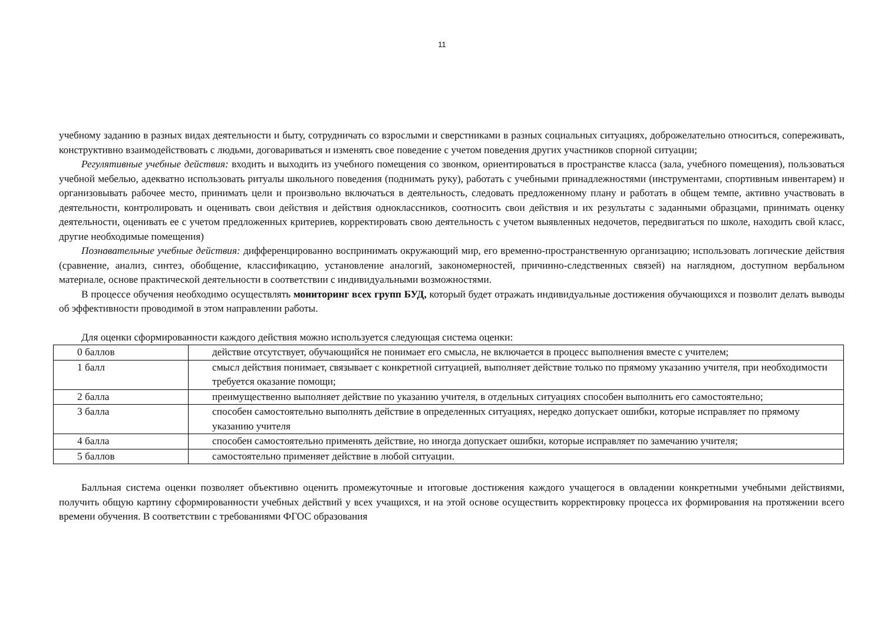11
учебному заданию в разных видах деятельности и быту, сотрудничать со взрослыми и сверстниками в разных социальных ситуациях, доброжелательно относиться, сопереживать, конструктивно взаимодействовать с людьми, договариваться и изменять свое поведение с учетом поведения других участников спорной ситуации;
Регулятивные учебные действия: входить и выходить из учебного помещения со звонком, ориентироваться в пространстве класса (зала, учебного помещения), пользоваться учебной мебелью, адекватно использовать ритуалы школьного поведения (поднимать руку), работать с учебными принадлежностями (инструментами, спортивным инвентарем) и организовывать рабочее место, принимать цели и произвольно включаться в деятельность, следовать предложенному плану и работать в общем темпе, активно участвовать в деятельности, контролировать и оценивать свои действия и действия одноклассников, соотносить свои действия и их результаты с заданными образцами, принимать оценку деятельности, оценивать ее с учетом предложенных критериев, корректировать свою деятельность с учетом выявленных недочетов, передвигаться по школе, находить свой класс, другие необходимые помещения)
Познавательные учебные действия: дифференцированно воспринимать окружающий мир, его временно-пространственную организацию; использовать логические действия (сравнение, анализ, синтез, обобщение, классификацию, установление аналогий, закономерностей, причинно-следственных связей) на наглядном, доступном вербальном материале, основе практической деятельности в соответствии с индивидуальными возможностями.
В процессе обучения необходимо осуществлять мониторинг всех групп БУД, который будет отражать индивидуальные достижения обучающихся и позволит делать выводы об эффективности проводимой в этом направлении работы.
Для оценки сформированности каждого действия можно используется следующая система оценки:
| 0 баллов | действие отсутствует, обучающийся не понимает его смысла, не включается в процесс выполнения вместе с учителем; |
| 1 балл | смысл действия понимает, связывает с конкретной ситуацией, выполняет действие только по прямому указанию учителя, при необходимости требуется оказание помощи; |
| 2 балла | преимущественно выполняет действие по указанию учителя, в отдельных ситуациях способен выполнить его самостоятельно; |
| 3 балла | способен самостоятельно выполнять действие в определенных ситуациях, нередко допускает ошибки, которые исправляет по прямому указанию учителя |
| 4 балла | способен самостоятельно применять действие, но иногда допускает ошибки, которые исправляет по замечанию учителя; |
| 5 баллов | самостоятельно применяет действие в любой ситуации. |
Балльная система оценки позволяет объективно оценить промежуточные и итоговые достижения каждого учащегося в овладении конкретными учебными действиями, получить общую картину сформированности учебных действий у всех учащихся, и на этой основе осуществить корректировку процесса их формирования на протяжении всего времени обучения. В соответствии с требованиями ФГОС образования